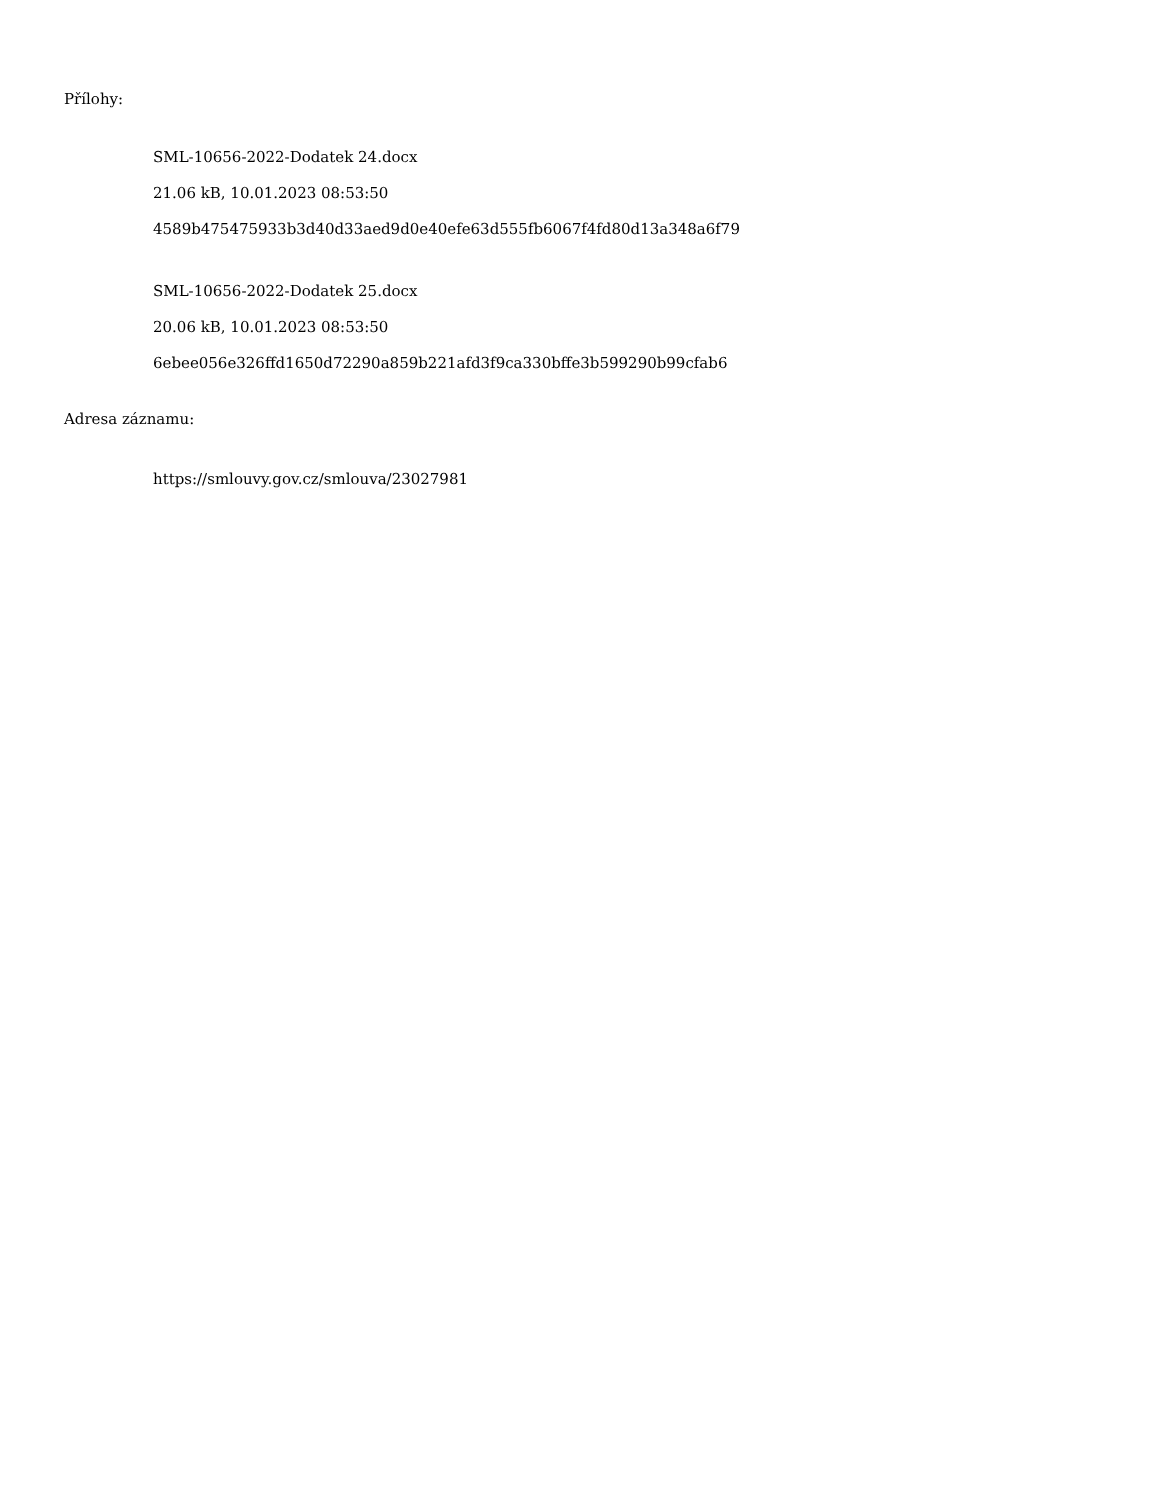Přílohy:
SML-10656-2022-Dodatek 24.docx
21.06 kB, 10.01.2023 08:53:50
4589b475475933b3d40d33aed9d0e40efe63d555fb6067f4fd80d13a348a6f79
SML-10656-2022-Dodatek 25.docx
20.06 kB, 10.01.2023 08:53:50
6ebee056e326ffd1650d72290a859b221afd3f9ca330bffe3b599290b99cfab6
Adresa záznamu:
https://smlouvy.gov.cz/smlouva/23027981